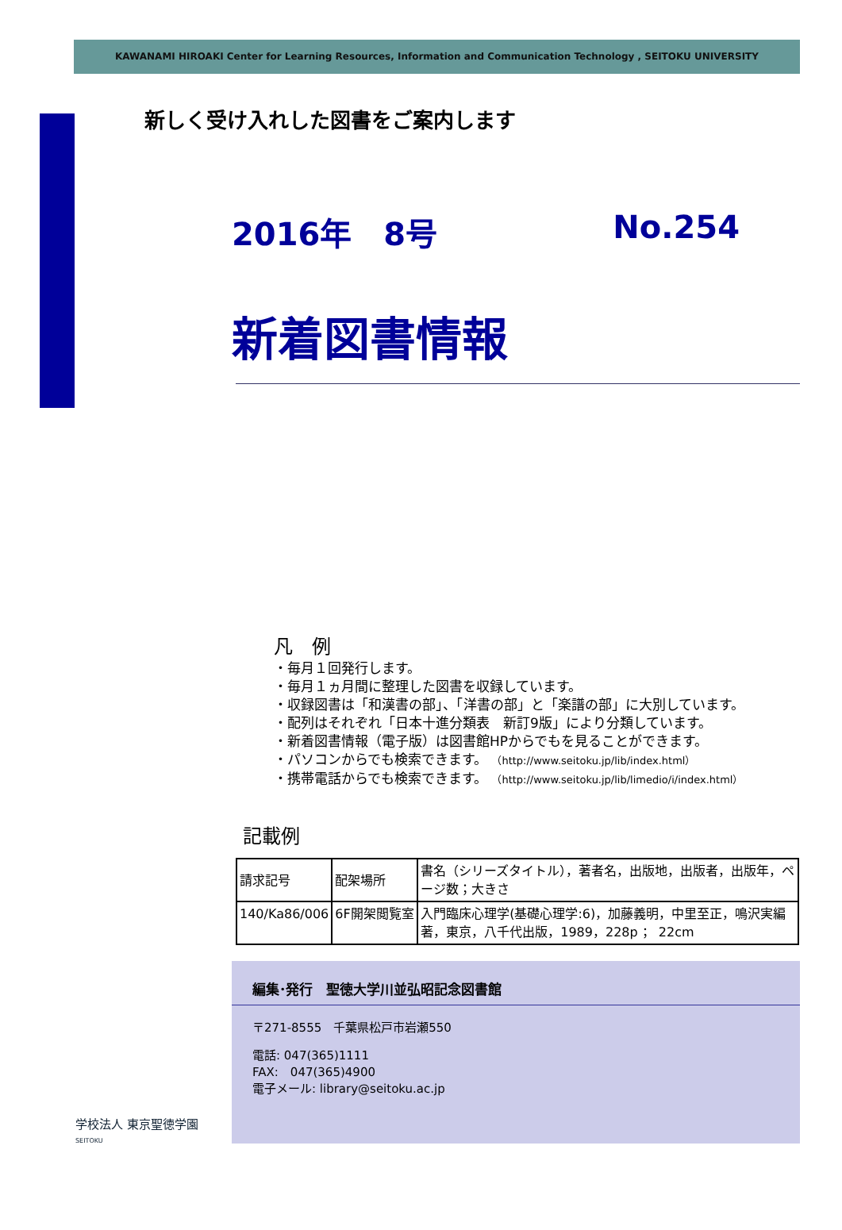KAWANAMI HIROAKI Center for Learning Resources, Information and Communication Technology , SEITOKU UNIVERSITY
新しく受け入れした図書をご案内します
2016年　8号 No.254
新着図書情報
凡　例
・毎月１回発行します。
・毎月１ヵ月間に整理した図書を収録しています。
・収録図書は「和漢書の部」、「洋書の部」と「楽譜の部」に大別しています。
・配列はそれぞれ「日本十進分類表　新訂9版」により分類しています。
・新着図書情報（電子版）は図書館HPからでもを見ることができます。
・パソコンからでも検索できます。 （http://www.seitoku.jp/lib/index.html）
・携帯電話からでも検索できます。 （http://www.seitoku.jp/lib/limedio/i/index.html）
記載例
| 請求記号 | 配架場所 | 書名（シリーズタイトル），著者名，出版地，出版者，出版年，ページ数；大きさ |
| 140/Ka86/006 | 6F開架閲覧室 | 入門臨床心理学(基礎心理学:6)，加藤義明，中里至正，鳴沢実編著，東京，八千代出版，1989，228p ； 22cm |
編集･発行　聖徳大学川並弘昭記念図書館
〒271-8555　千葉県松戸市岩瀬550
電話: 047(365)1111
FAX:　047(365)4900
電子メール: library@seitoku.ac.jp
学校法人 東京聖徳学園
SEITOKU